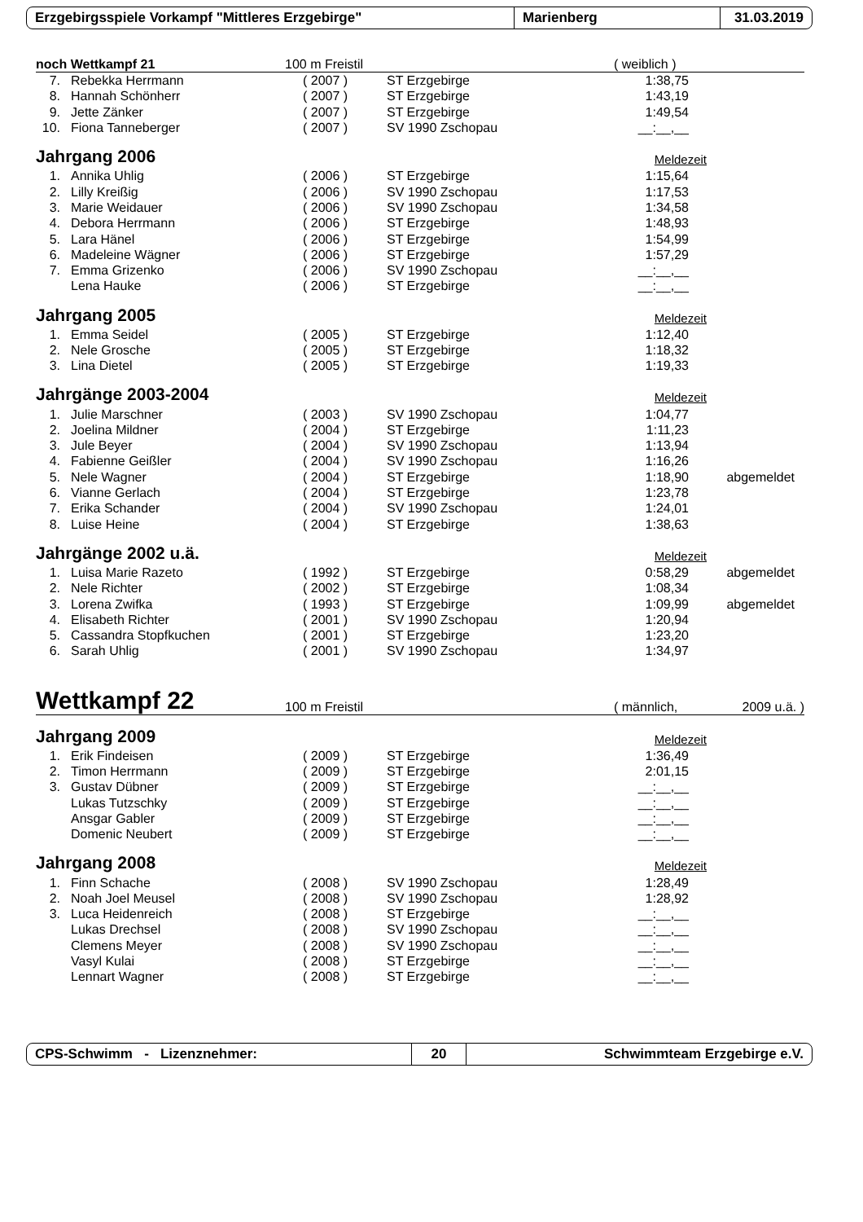Erzgebirgsspiele Vorkampf "Mittleres Erzgebirge" Marienberg 31.03.2019
noch Wettkampf 21 100 m Freistil ( weiblich )
| 7. | Rebekka Herrmann | ( 2007 ) | ST Erzgebirge | 1:38,75 | |
| 8. | Hannah Schönherr | ( 2007 ) | ST Erzgebirge | 1:43,19 | |
| 9. | Jette Zänker | ( 2007 ) | ST Erzgebirge | 1:49,54 | |
| 10. | Fiona Tanneberger | ( 2007 ) | SV 1990 Zschopau | __:__,__ | |
Jahrgang 2006 Meldezeit
| 1. | Annika Uhlig | ( 2006 ) | ST Erzgebirge | 1:15,64 | |
| 2. | Lilly Kreißig | ( 2006 ) | SV 1990 Zschopau | 1:17,53 | |
| 3. | Marie Weidauer | ( 2006 ) | SV 1990 Zschopau | 1:34,58 | |
| 4. | Debora Herrmann | ( 2006 ) | ST Erzgebirge | 1:48,93 | |
| 5. | Lara Hänel | ( 2006 ) | ST Erzgebirge | 1:54,99 | |
| 6. | Madeleine Wägner | ( 2006 ) | ST Erzgebirge | 1:57,29 | |
| 7. | Emma Grizenko | ( 2006 ) | SV 1990 Zschopau | __:__,__ | |
| | Lena Hauke | ( 2006 ) | ST Erzgebirge | __:__,__ | |
Jahrgang 2005 Meldezeit
| 1. | Emma Seidel | ( 2005 ) | ST Erzgebirge | 1:12,40 | |
| 2. | Nele Grosche | ( 2005 ) | ST Erzgebirge | 1:18,32 | |
| 3. | Lina Dietel | ( 2005 ) | ST Erzgebirge | 1:19,33 | |
Jahrgänge 2003-2004 Meldezeit
| 1. | Julie Marschner | ( 2003 ) | SV 1990 Zschopau | 1:04,77 | |
| 2. | Joelina Mildner | ( 2004 ) | ST Erzgebirge | 1:11,23 | |
| 3. | Jule Beyer | ( 2004 ) | SV 1990 Zschopau | 1:13,94 | |
| 4. | Fabienne Geißler | ( 2004 ) | SV 1990 Zschopau | 1:16,26 | |
| 5. | Nele Wagner | ( 2004 ) | ST Erzgebirge | 1:18,90 | abgemeldet |
| 6. | Vianne Gerlach | ( 2004 ) | ST Erzgebirge | 1:23,78 | |
| 7. | Erika Schander | ( 2004 ) | SV 1990 Zschopau | 1:24,01 | |
| 8. | Luise Heine | ( 2004 ) | ST Erzgebirge | 1:38,63 | |
Jahrgänge 2002 u.ä. Meldezeit
| 1. | Luisa Marie Razeto | ( 1992 ) | ST Erzgebirge | 0:58,29 | abgemeldet |
| 2. | Nele Richter | ( 2002 ) | ST Erzgebirge | 1:08,34 | |
| 3. | Lorena Zwifka | ( 1993 ) | ST Erzgebirge | 1:09,99 | abgemeldet |
| 4. | Elisabeth Richter | ( 2001 ) | SV 1990 Zschopau | 1:20,94 | |
| 5. | Cassandra Stopfkuchen | ( 2001 ) | ST Erzgebirge | 1:23,20 | |
| 6. | Sarah Uhlig | ( 2001 ) | SV 1990 Zschopau | 1:34,97 | |
Wettkampf 22 100 m Freistil ( männlich, 2009 u.ä. )
Jahrgang 2009 Meldezeit
| 1. | Erik Findeisen | ( 2009 ) | ST Erzgebirge | 1:36,49 | |
| 2. | Timon Herrmann | ( 2009 ) | ST Erzgebirge | 2:01,15 | |
| 3. | Gustav Dübner | ( 2009 ) | ST Erzgebirge | __:__,__ | |
| | Lukas Tutzschky | ( 2009 ) | ST Erzgebirge | __:__,__ | |
| | Ansgar Gabler | ( 2009 ) | ST Erzgebirge | __:__,__ | |
| | Domenic Neubert | ( 2009 ) | ST Erzgebirge | __:__,__ | |
Jahrgang 2008 Meldezeit
| 1. | Finn Schache | ( 2008 ) | SV 1990 Zschopau | 1:28,49 | |
| 2. | Noah Joel Meusel | ( 2008 ) | SV 1990 Zschopau | 1:28,92 | |
| 3. | Luca Heidenreich | ( 2008 ) | ST Erzgebirge | __:__,__ | |
| | Lukas Drechsel | ( 2008 ) | SV 1990 Zschopau | __:__,__ | |
| | Clemens Meyer | ( 2008 ) | SV 1990 Zschopau | __:__,__ | |
| | Vasyl Kulai | ( 2008 ) | ST Erzgebirge | __:__,__ | |
| | Lennart Wagner | ( 2008 ) | ST Erzgebirge | __:__,__ | |
CPS-Schwimm - Lizenznehmer: 20 Schwimmteam Erzgebirge e.V.